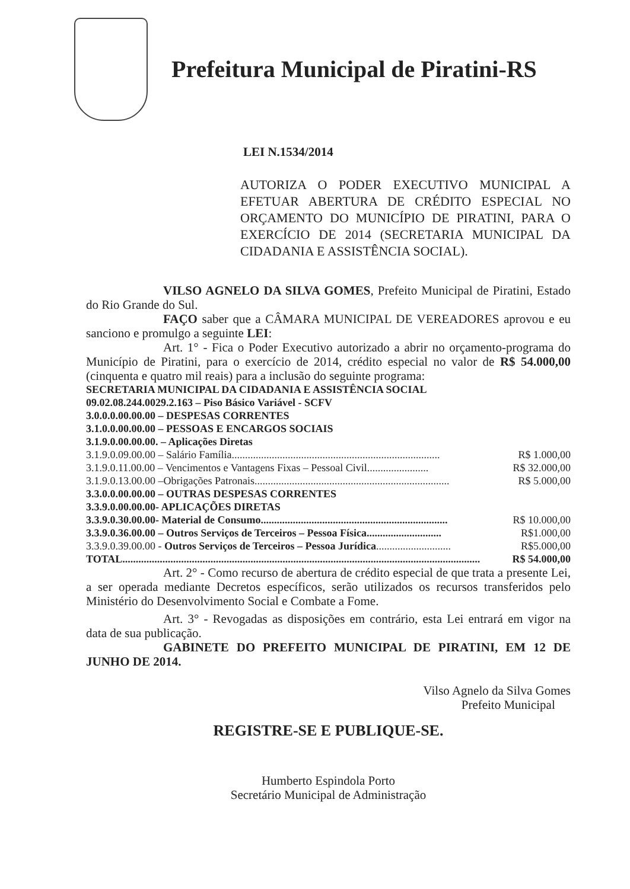Prefeitura Municipal de Piratini-RS
LEI N.1534/2014
AUTORIZA O PODER EXECUTIVO MUNICIPAL A EFETUAR ABERTURA DE CRÉDITO ESPECIAL NO ORÇAMENTO DO MUNICÍPIO DE PIRATINI, PARA O EXERCÍCIO DE 2014 (SECRETARIA MUNICIPAL DA CIDADANIA E ASSISTÊNCIA SOCIAL).
VILSO AGNELO DA SILVA GOMES, Prefeito Municipal de Piratini, Estado do Rio Grande do Sul.
FAÇO saber que a CÂMARA MUNICIPAL DE VEREADORES aprovou e eu sanciono e promulgo a seguinte LEI:
Art. 1° - Fica o Poder Executivo autorizado a abrir no orçamento-programa do Município de Piratini, para o exercício de 2014, crédito especial no valor de R$ 54.000,00 (cinquenta e quatro mil reais) para a inclusão do seguinte programa:
SECRETARIA MUNICIPAL DA CIDADANIA E ASSISTÊNCIA SOCIAL
09.02.08.244.0029.2.163 – Piso Básico Variável - SCFV
3.0.0.0.00.00.00 – DESPESAS CORRENTES
3.1.0.0.00.00.00 – PESSOAS E ENCARGOS SOCIAIS
3.1.9.0.00.00.00. – Aplicações Diretas
3.1.9.0.09.00.00 – Salário Família.............................................................................. R$ 1.000,00
3.1.9.0.11.00.00 – Vencimentos e Vantagens Fixas – Pessoal Civil....................... R$ 32.000,00
3.1.9.0.13.00.00 –Obrigações Patronais......................................................................... R$ 5.000,00
3.3.0.0.00.00.00 – OUTRAS DESPESAS CORRENTES
3.3.9.0.00.00.00- APLICAÇÕES DIRETAS
3.3.9.0.30.00.00- Material de Consumo...................................................................... R$ 10.000,00
3.3.9.0.36.00.00 – Outros Serviços de Terceiros – Pessoa Física............................ R$1.000,00
3.3.9.0.39.00.00 - Outros Serviços de Terceiros – Pessoa Jurídica............................ R$5.000,00
TOTAL...................................................................................................................................... R$ 54.000,00
Art. 2° - Como recurso de abertura de crédito especial de que trata a presente Lei, a ser operada mediante Decretos específicos, serão utilizados os recursos transferidos pelo Ministério do Desenvolvimento Social e Combate a Fome.
Art. 3° - Revogadas as disposições em contrário, esta Lei entrará em vigor na data de sua publicação.
GABINETE DO PREFEITO MUNICIPAL DE PIRATINI, EM 12 DE JUNHO DE 2014.
Vilso Agnelo da Silva Gomes
Prefeito Municipal
REGISTRE-SE E PUBLIQUE-SE.
Humberto Espindola Porto
Secretário Municipal de Administração